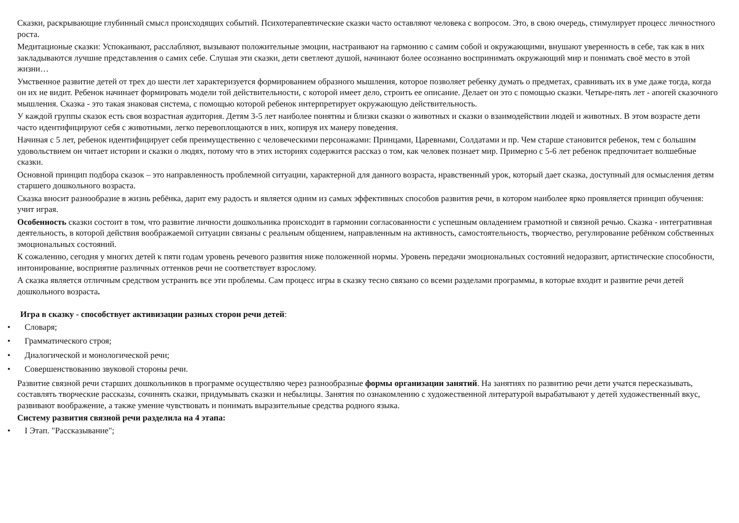Сказки, раскрывающие глубинный смысл происходящих событий. Психотерапевтические сказки часто оставляют человека с вопросом. Это, в свою очередь, стимулирует процесс личностного роста.
Медитационые сказки: Успокаивают, расслабляют, вызывают положительные эмоции, настраивают на гармонию с самим собой и окружающими, внушают уверенность в себе, так как в них закладываются лучшие представления о самих себе. Слушая эти сказки, дети светлеют душой, начинают более осознанно воспринимать окружающий мир и понимать своё место в этой жизни…
Умственное развитие детей от трех до шести лет характеризуется формированием образного мышления, которое позволяет ребенку думать о предметах, сравнивать их в уме даже тогда, когда он их не видит. Ребенок начинает формировать модели той действительности, с которой имеет дело, строить ее описание. Делает он это с помощью сказки. Четыре-пять лет - апогей сказочного мышления. Сказка - это такая знаковая система, с помощью которой ребенок интерпретирует окружающую действительность.
У каждой группы сказок есть своя возрастная аудитория. Детям 3-5 лет наиболее понятны и близки сказки о животных и сказки о взаимодействии людей и животных. В этом возрасте дети часто идентифицируют себя с животными, легко перевоплощаются в них, копируя их манеру поведения.
Начиная с 5 лет, ребенок идентифицирует себя преимущественно с человеческими персонажами: Принцами, Царевнами, Солдатами и пр. Чем старше становится ребенок, тем с большим удовольствием он читает истории и сказки о людях, потому что в этих историях содержится рассказ о том, как человек познает мир. Примерно с 5-6 лет ребенок предпочитает волшебные сказки.
Основной принцип подбора сказок – это направленность проблемной ситуации, характерной для данного возраста, нравственный урок, который дает сказка, доступный для осмысления детям старшего дошкольного возраста.
Сказка вносит разнообразие в жизнь ребёнка, дарит ему радость и является одним из самых эффективных способов развития речи, в котором наиболее ярко проявляется принцип обучения: учит играя.
Особенность сказки состоит в том, что развитие личности дошкольника происходит в гармонии согласованности с успешным овладением грамотной и связной речью. Сказка - интегративная деятельность, в которой действия воображаемой ситуации связаны с реальным общением, направленным на активность, самостоятельность, творчество, регулирование ребёнком собственных эмоциональных состояний.
К сожалению, сегодня у многих детей к пяти годам уровень речевого развития ниже положенной нормы. Уровень передачи эмоциональных состояний недоразвит, артистические способности, интонирование, восприятие различных оттенков речи не соответствует взрослому.
А сказка является отличным средством устранить все эти проблемы. Сам процесс игры в сказку тесно связано со всеми разделами программы, в которые входит и развитие речи детей дошкольного возраста.
Игра в сказку - способствует активизации разных сторон речи детей:
• Словаря;
• Грамматического строя;
• Диалогической и монологической речи;
• Совершенствованию звуковой стороны речи.
Развитие связной речи старших дошкольников в программе осуществляю через разнообразные формы организации занятий. На занятиях по развитию речи дети учатся пересказывать, составлять творческие рассказы, сочинять сказки, придумывать сказки и небылицы. Занятия по ознакомлению с художественной литературой вырабатывают у детей художественный вкус, развивают воображение, а также умение чувствовать и понимать выразительные средства родного языка.
Систему развития связной речи разделила на 4 этапа:
• I Этап. "Рассказывание";